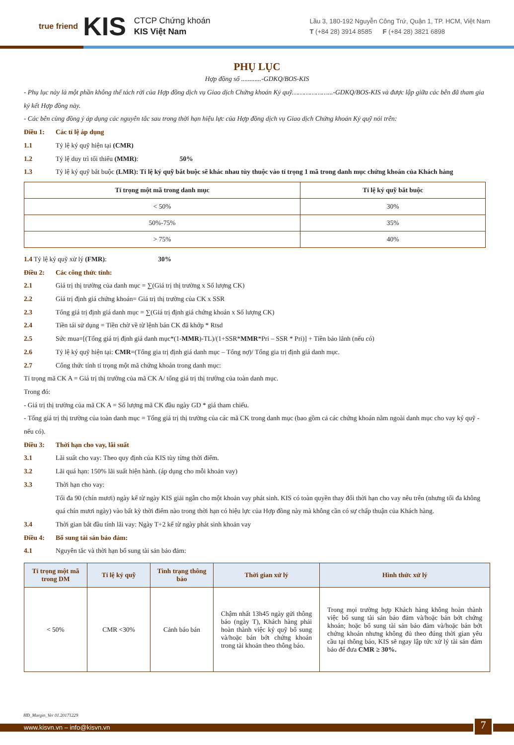true friend
KIS
CTCP Chứng khoán
KIS Việt Nam
Lầu 3, 180-192 Nguyễn Công Trứ, Quận 1, TP. HCM, Việt Nam
T (+84 28) 3914 8585 F (+84 28) 3821 6898
PHỤ LỤC
Hợp đồng số ............-GDKQ/BOS-KIS
- Phụ lục này là một phần không thể tách rời của Hợp đồng dịch vụ Giao dịch Chứng khoán Ký quỹ………………...-GDKQ/BOS-KIS và được lập giữa các bên đã tham gia ký kết Hợp đồng này.
- Các bên cùng đồng ý áp dụng các nguyên tắc sau trong thời hạn hiệu lực của Hợp đồng dịch vụ Giao dịch Chứng khoán Ký quỹ nói trên:
Điều 1: Các tỉ lệ áp dụng
1.1 Tỷ lệ ký quỹ hiện tại (CMR)
1.2 Tỷ lệ duy trì tối thiểu (MMR): 50%
1.3 Tỷ lệ ký quỹ bắt buộc (LMR): Tỉ lệ ký quỹ bắt buộc sẽ khác nhau tùy thuộc vào tỉ trọng 1 mã trong danh mục chứng khoán của Khách hàng
| Tỉ trọng một mã trong danh mục | Tỉ lệ ký quỹ bắt buộc |
| --- | --- |
| < 50% | 30% |
| 50%-75% | 35% |
| > 75% | 40% |
1.4 Tỷ lệ ký quỹ xử lý (FMR): 30%
Điều 2: Các công thức tính:
2.1 Giá trị thị trường của danh mục = ∑(Giá trị thị trường x Số lượng CK)
2.2 Giá trị định giá chứng khoán= Giá trị thị trường của CK x SSR
2.3 Tổng giá trị định giá danh mục = ∑(Giá trị định giá chứng khoán x Số lượng CK)
2.4 Tiền tái sử dụng = Tiền chờ về từ lệnh bán CK đã khớp * Rtsd
2.5 Sức mua=[(Tổng giá trị định giá danh mục*(1-MMR)-TL)/(1+SSR*MMR*Pri – SSR * Pri)] + Tiền bảo lãnh (nếu có)
2.6 Tỷ lệ ký quỹ hiện tại: CMR=(Tổng gia trị định giá danh mục – Tổng nợ)/ Tổng gia trị định giá danh mục.
2.7 Công thức tính tỉ trọng một mã chứng khoán trong danh mục:
Tỉ trọng mã CK A = Giá trị thị trường của mã CK A/ tổng giá trị thị trường của toàn danh mục.
Trong đó:
- Giá trị thị trường của mã CK A = Số lượng mã CK đầu ngày GD * giá tham chiếu.
- Tổng giá trị thị trường của toàn danh mục = Tổng giá trị thị trường của các mã CK trong danh mục (bao gồm cả các chứng khoán nằm ngoài danh mục cho vay ký quỹ - nếu có).
Điều 3: Thời hạn cho vay, lãi suất
3.1 Lãi suất cho vay: Theo quy định của KIS tùy từng thời điểm.
3.2 Lãi quá hạn: 150% lãi suất hiện hành. (áp dụng cho mỗi khoản vay)
3.3 Thời hạn cho vay:
Tối đa 90 (chín mươi) ngày kể từ ngày KIS giải ngân cho một khoản vay phát sinh. KIS có toàn quyền thay đổi thời hạn cho vay nêu trên (nhưng tối đa không quá chín mươi ngày) vào bất kỳ thời điểm nào trong thời hạn có hiệu lực của Hợp đồng này mà không cần có sự chấp thuận của Khách hàng.
3.4 Thời gian bắt đầu tính lãi vay: Ngày T+2 kể từ ngày phát sinh khoản vay
Điều 4: Bổ sung tài sản bảo đảm:
4.1 Nguyên tắc và thời hạn bổ sung tài sản bảo đảm:
| Tỉ trọng một mã trong DM | Tỉ lệ ký quỹ | Tình trạng thông báo | Thời gian xử lý | Hình thức xử lý |
| --- | --- | --- | --- | --- |
| < 50% | CMR <30% | Cảnh báo bán | Chậm nhất 13h45 ngày gửi thông báo (ngày T), Khách hàng phải hoàn thành việc ký quỹ bổ sung và/hoặc bán bớt chứng khoán trong tài khoản theo thông báo. | Trong mọi trường hợp Khách hàng không hoàn thành việc bổ sung tài sản bảo đảm và/hoặc bán bớt chứng khoán; hoặc bổ sung tài sản bảo đảm và/hoặc bán bớt chứng khoán nhưng không đủ theo đúng thời gian yêu cầu tại thông báo, KIS sẽ ngay lập tức xử lý tài sản đảm bảo để đưa CMR ≥ 30%. |
HĐ_Margin_Ver 01.20171229
www.kisvn.vn – info@kisvn.vn 7